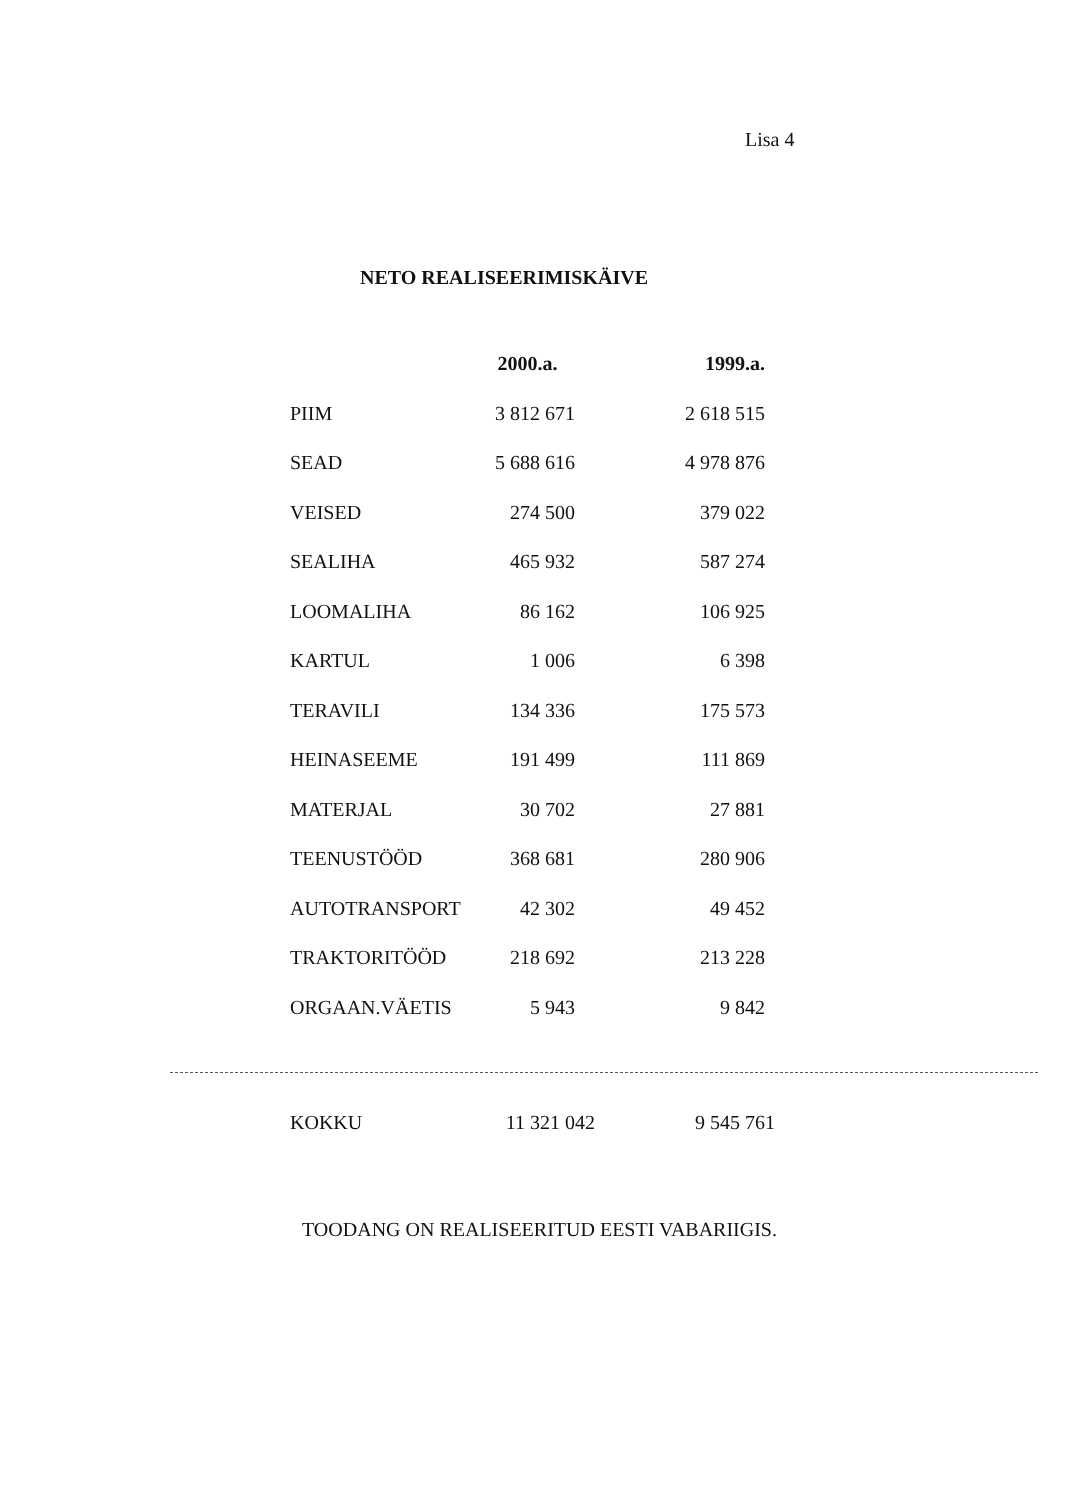Lisa 4
NETO REALISEERIMISKÄIVE
| | 2000.a. | 1999.a. |
| PIIM | 3 812 671 | 2 618 515 |
| SEAD | 5 688 616 | 4 978 876 |
| VEISED | 274 500 | 379 022 |
| SEALIHA | 465 932 | 587 274 |
| LOOMALIHA | 86 162 | 106 925 |
| KARTUL | 1 006 | 6 398 |
| TERAVILI | 134 336 | 175 573 |
| HEINASEEME | 191 499 | 111 869 |
| MATERJAL | 30 702 | 27 881 |
| TEENUSTÖÖD | 368 681 | 280 906 |
| AUTOTRANSPORT | 42 302 | 49 452 |
| TRAKTORITÖÖD | 218 692 | 213 228 |
| ORGAAN.VÄETIS | 5 943 | 9 842 |
| KOKKU | 11 321 042 | 9 545 761 |
TOODANG ON REALISEERITUD EESTI VABARIIGIS.